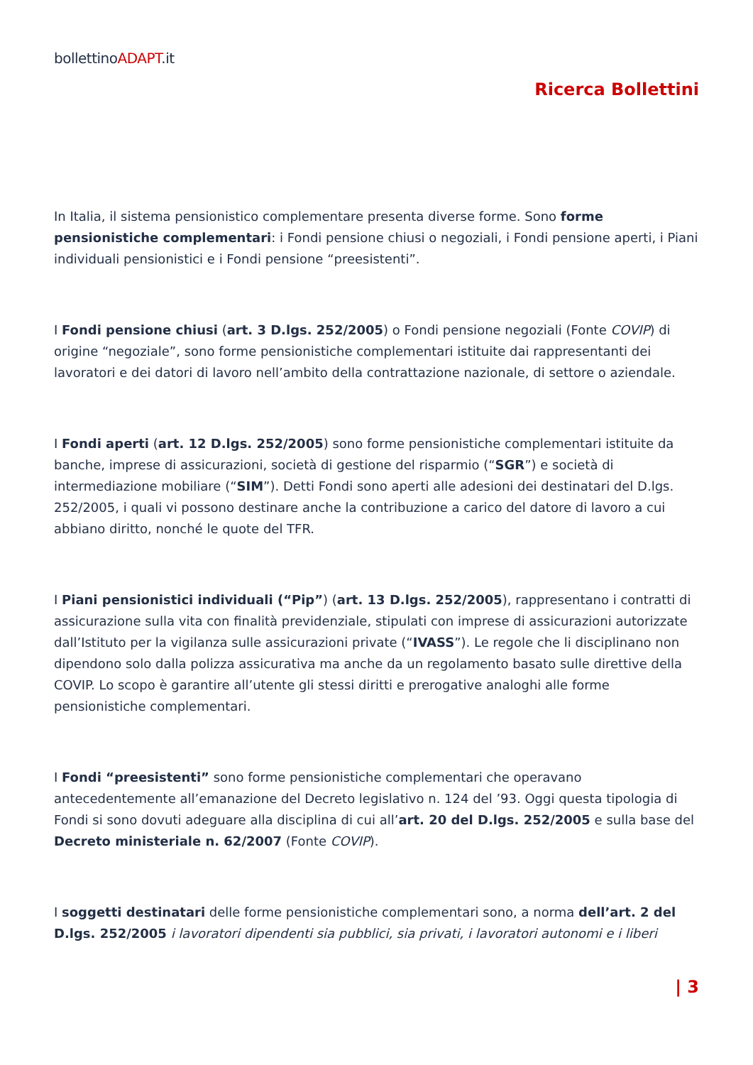bollettinoADAPT.it
Ricerca Bollettini
In Italia, il sistema pensionistico complementare presenta diverse forme. Sono forme pensionistiche complementari: i Fondi pensione chiusi o negoziali, i Fondi pensione aperti, i Piani individuali pensionistici e i Fondi pensione “preesistenti”.
I Fondi pensione chiusi (art. 3 D.lgs. 252/2005) o Fondi pensione negoziali (Fonte COVIP) di origine “negoziale”, sono forme pensionistiche complementari istituite dai rappresentanti dei lavoratori e dei datori di lavoro nell’ambito della contrattazione nazionale, di settore o aziendale.
I Fondi aperti (art. 12 D.lgs. 252/2005) sono forme pensionistiche complementari istituite da banche, imprese di assicurazioni, società di gestione del risparmio (“SGR”) e società di intermediazione mobiliare (“SIM”). Detti Fondi sono aperti alle adesioni dei destinatari del D.lgs. 252/2005, i quali vi possono destinare anche la contribuzione a carico del datore di lavoro a cui abbiano diritto, nonché le quote del TFR.
I Piani pensionistici individuali (“Pip”) (art. 13 D.lgs. 252/2005), rappresentano i contratti di assicurazione sulla vita con finalità previdenziale, stipulati con imprese di assicurazioni autorizzate dall’Istituto per la vigilanza sulle assicurazioni private (“IVASS”). Le regole che li disciplinano non dipendono solo dalla polizza assicurativa ma anche da un regolamento basato sulle direttive della COVIP. Lo scopo è garantire all’utente gli stessi diritti e prerogative analoghi alle forme pensionistiche complementari.
I Fondi “preesistenti” sono forme pensionistiche complementari che operavano antecedentemente all’emanazione del Decreto legislativo n. 124 del ’93. Oggi questa tipologia di Fondi si sono dovuti adeguare alla disciplina di cui all’art. 20 del D.lgs. 252/2005 e sulla base del Decreto ministeriale n. 62/2007 (Fonte COVIP).
I soggetti destinatari delle forme pensionistiche complementari sono, a norma dell’art. 2 del D.lgs. 252/2005 i lavoratori dipendenti sia pubblici, sia privati, i lavoratori autonomi e i liberi
| 3